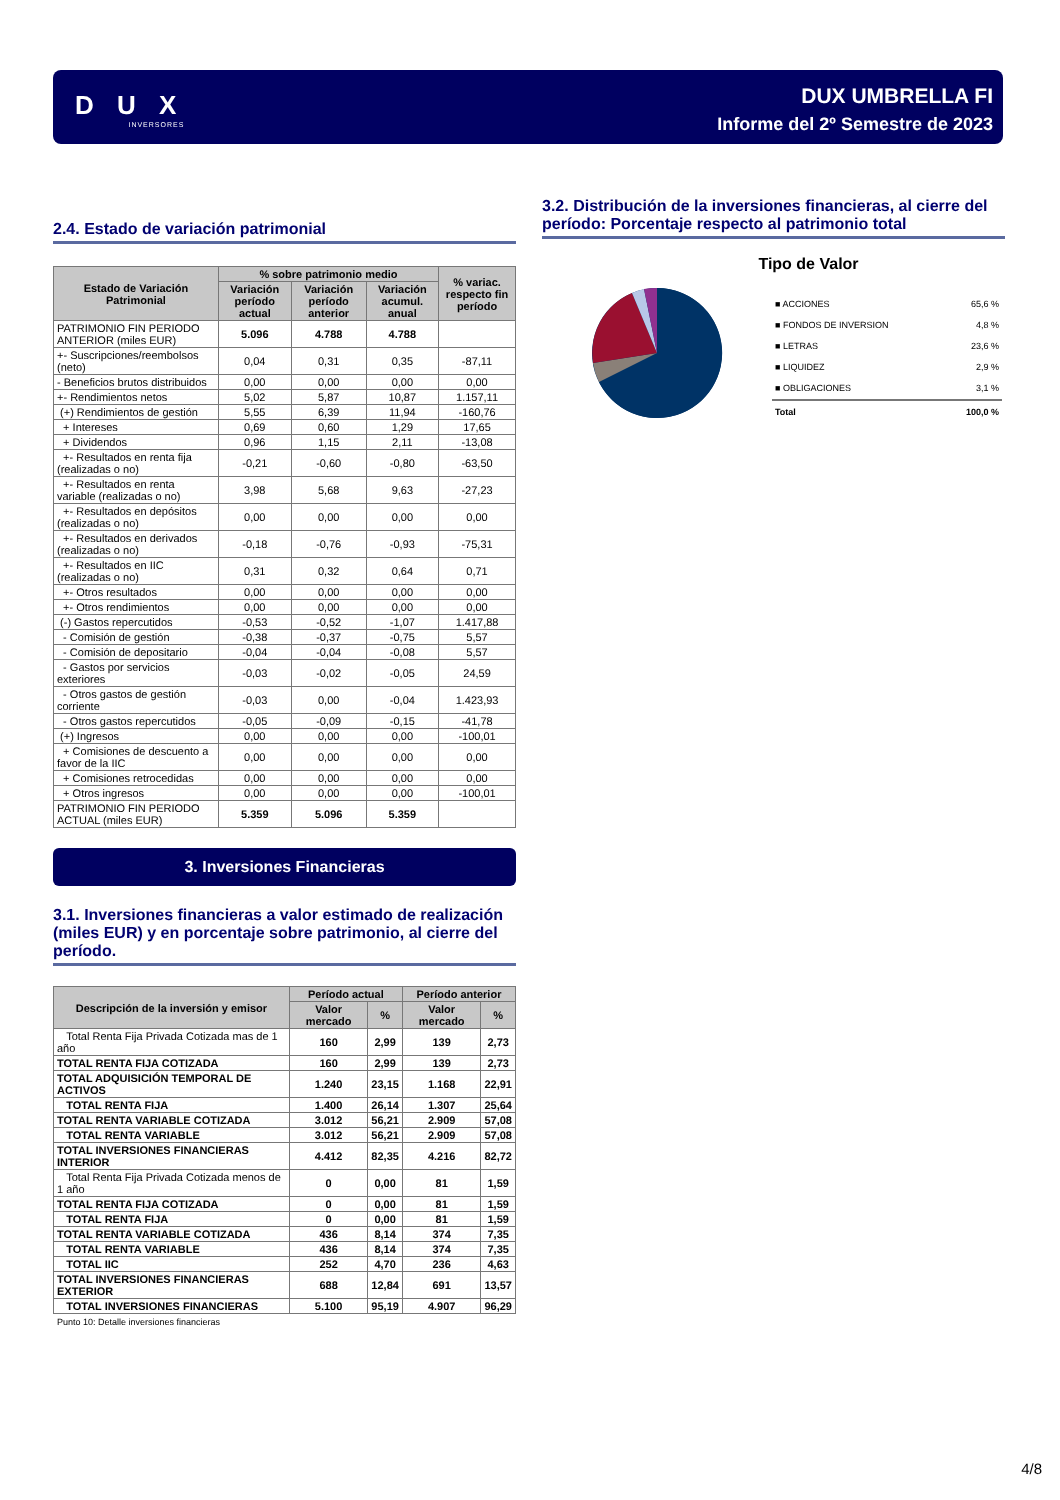D U X
INVERSORES
DUX UMBRELLA FI
Informe del 2º Semestre de 2023
2.4. Estado de variación patrimonial
| Estado de Variación Patrimonial | % sobre patrimonio medio | | | % variac. respecto fin período |
| --- | --- | --- | --- | --- |
| | Variación período actual | Variación período anterior | Variación acumul. anual | |
| PATRIMONIO FIN PERIODO ANTERIOR (miles EUR) | 5.096 | 4.788 | 4.788 | |
| +- Suscripciones/reembolsos (neto) | 0,04 | 0,31 | 0,35 | -87,11 |
| - Beneficios brutos distribuidos | 0,00 | 0,00 | 0,00 | 0,00 |
| +- Rendimientos netos | 5,02 | 5,87 | 10,87 | 1.157,11 |
| (+) Rendimientos de gestión | 5,55 | 6,39 | 11,94 | -160,76 |
| + Intereses | 0,69 | 0,60 | 1,29 | 17,65 |
| + Dividendos | 0,96 | 1,15 | 2,11 | -13,08 |
| +- Resultados en renta fija (realizadas o no) | -0,21 | -0,60 | -0,80 | -63,50 |
| +- Resultados en renta variable (realizadas o no) | 3,98 | 5,68 | 9,63 | -27,23 |
| +- Resultados en depósitos (realizadas o no) | 0,00 | 0,00 | 0,00 | 0,00 |
| +- Resultados en derivados (realizadas o no) | -0,18 | -0,76 | -0,93 | -75,31 |
| +- Resultados en IIC (realizadas o no) | 0,31 | 0,32 | 0,64 | 0,71 |
| +- Otros resultados | 0,00 | 0,00 | 0,00 | 0,00 |
| +- Otros rendimientos | 0,00 | 0,00 | 0,00 | 0,00 |
| (-) Gastos repercutidos | -0,53 | -0,52 | -1,07 | 1.417,88 |
| - Comisión de gestión | -0,38 | -0,37 | -0,75 | 5,57 |
| - Comisión de depositario | -0,04 | -0,04 | -0,08 | 5,57 |
| - Gastos por servicios exteriores | -0,03 | -0,02 | -0,05 | 24,59 |
| - Otros gastos de gestión corriente | -0,03 | 0,00 | -0,04 | 1.423,93 |
| - Otros gastos repercutidos | -0,05 | -0,09 | -0,15 | -41,78 |
| (+) Ingresos | 0,00 | 0,00 | 0,00 | -100,01 |
| + Comisiones de descuento a favor de la IIC | 0,00 | 0,00 | 0,00 | 0,00 |
| + Comisiones retrocedidas | 0,00 | 0,00 | 0,00 | 0,00 |
| + Otros ingresos | 0,00 | 0,00 | 0,00 | -100,01 |
| PATRIMONIO FIN PERIODO ACTUAL (miles EUR) | 5.359 | 5.096 | 5.359 | |
3. Inversiones Financieras
3.1. Inversiones financieras a valor estimado de realización (miles EUR) y en porcentaje sobre patrimonio, al cierre del período.
| Descripción de la inversión y emisor | Período actual | | Período anterior | |
| --- | --- | --- | --- | --- |
| | Valor mercado | % | Valor mercado | % |
| Total Renta Fija Privada Cotizada mas de 1 año | 160 | 2,99 | 139 | 2,73 |
| TOTAL RENTA FIJA COTIZADA | 160 | 2,99 | 139 | 2,73 |
| TOTAL ADQUISICIÓN TEMPORAL DE ACTIVOS | 1.240 | 23,15 | 1.168 | 22,91 |
| TOTAL RENTA FIJA | 1.400 | 26,14 | 1.307 | 25,64 |
| TOTAL RENTA VARIABLE COTIZADA | 3.012 | 56,21 | 2.909 | 57,08 |
| TOTAL RENTA VARIABLE | 3.012 | 56,21 | 2.909 | 57,08 |
| TOTAL INVERSIONES FINANCIERAS INTERIOR | 4.412 | 82,35 | 4.216 | 82,72 |
| Total Renta Fija Privada Cotizada menos de 1 año | 0 | 0,00 | 81 | 1,59 |
| TOTAL RENTA FIJA COTIZADA | 0 | 0,00 | 81 | 1,59 |
| TOTAL RENTA FIJA | 0 | 0,00 | 81 | 1,59 |
| TOTAL RENTA VARIABLE COTIZADA | 436 | 8,14 | 374 | 7,35 |
| TOTAL RENTA VARIABLE | 436 | 8,14 | 374 | 7,35 |
| TOTAL IIC | 252 | 4,70 | 236 | 4,63 |
| TOTAL INVERSIONES FINANCIERAS EXTERIOR | 688 | 12,84 | 691 | 13,57 |
| TOTAL INVERSIONES FINANCIERAS | 5.100 | 95,19 | 4.907 | 96,29 |
Punto 10: Detalle inversiones financieras
3.2. Distribución de la inversiones financieras, al cierre del período: Porcentaje respecto al patrimonio total
Tipo de Valor
| ■ ACCIONES | 65,6 % |
| ■ FONDOS DE INVERSION | 4,8 % |
| ■ LETRAS | 23,6 % |
| ■ LIQUIDEZ | 2,9 % |
| ■ OBLIGACIONES | 3,1 % |
| Total | 100,0 % |
4/8